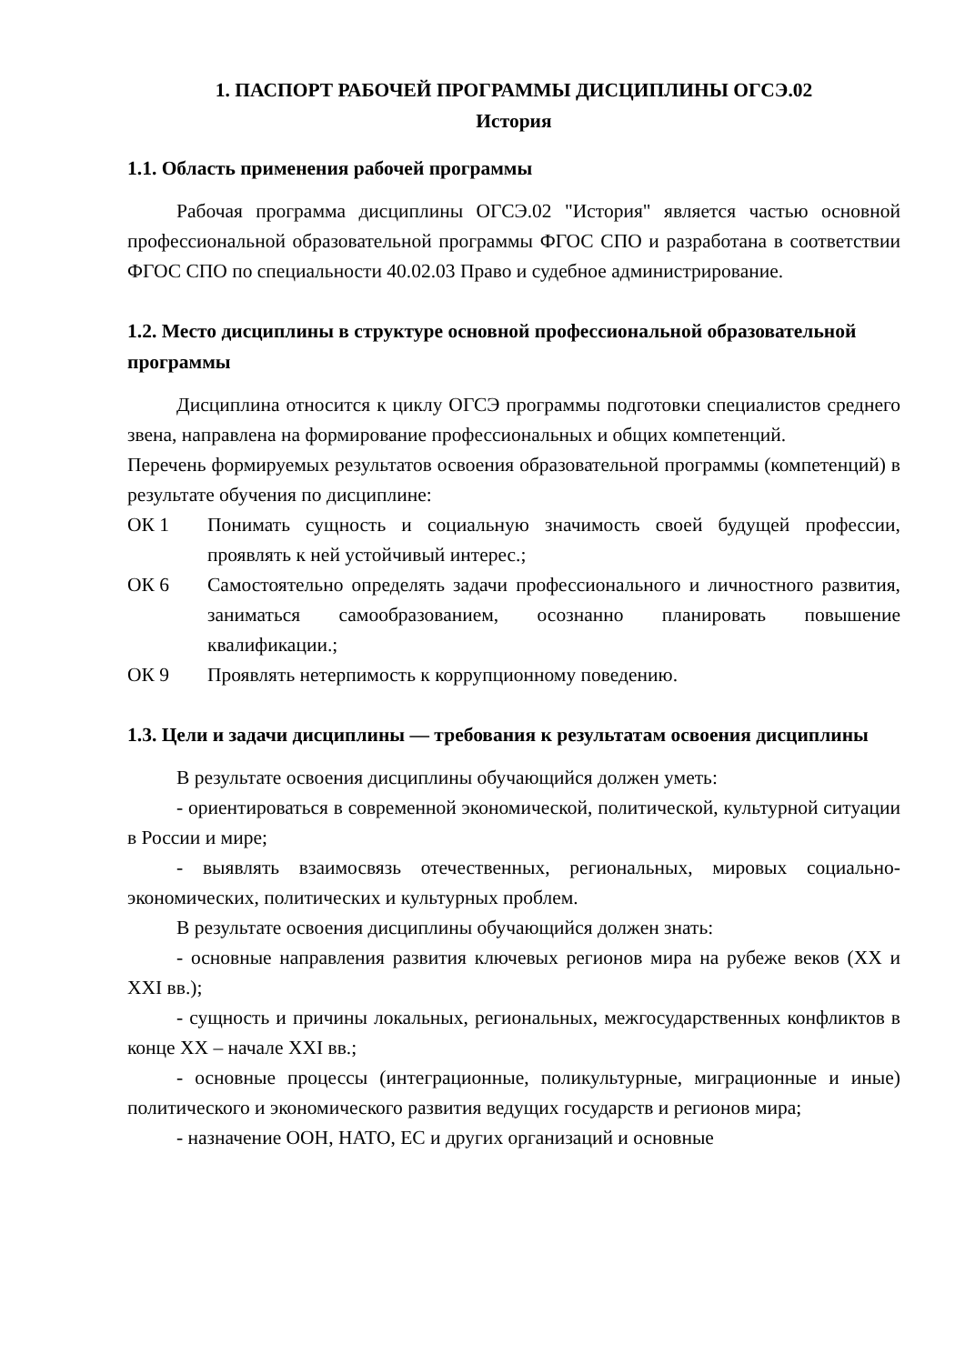1. ПАСПОРТ РАБОЧЕЙ ПРОГРАММЫ ДИСЦИПЛИНЫ ОГСЭ.02
История
1.1. Область применения рабочей программы
Рабочая программа дисциплины ОГСЭ.02 "История" является частью основной профессиональной образовательной программы ФГОС СПО и разработана в соответствии ФГОС СПО по специальности 40.02.03 Право и судебное администрирование.
1.2. Место дисциплины в структуре основной профессиональной образовательной программы
Дисциплина относится к циклу ОГСЭ программы подготовки специалистов среднего звена, направлена на формирование профессиональных и общих компетенций.
Перечень формируемых результатов освоения образовательной программы (компетенций) в результате обучения по дисциплине:
ОК 1 Понимать сущность и социальную значимость своей будущей профессии, проявлять к ней устойчивый интерес.;
ОК 6 Самостоятельно определять задачи профессионального и личностного развития, заниматься самообразованием, осознанно планировать повышение квалификации.;
ОК 9 Проявлять нетерпимость к коррупционному поведению.
1.3. Цели и задачи дисциплины — требования к результатам освоения дисциплины
В результате освоения дисциплины обучающийся должен уметь:
- ориентироваться в современной экономической, политической, культурной ситуации в России и мире;
- выявлять взаимосвязь отечественных, региональных, мировых социально-экономических, политических и культурных проблем.
В результате освоения дисциплины обучающийся должен знать:
- основные направления развития ключевых регионов мира на рубеже веков (XX и XXI вв.);
- сущность и причины локальных, региональных, межгосударственных конфликтов в конце XX – начале XXI вв.;
- основные процессы (интеграционные, поликультурные, миграционные и иные) политического и экономического развития ведущих государств и регионов мира;
- назначение ООН, НАТО, ЕС и других организаций и основные